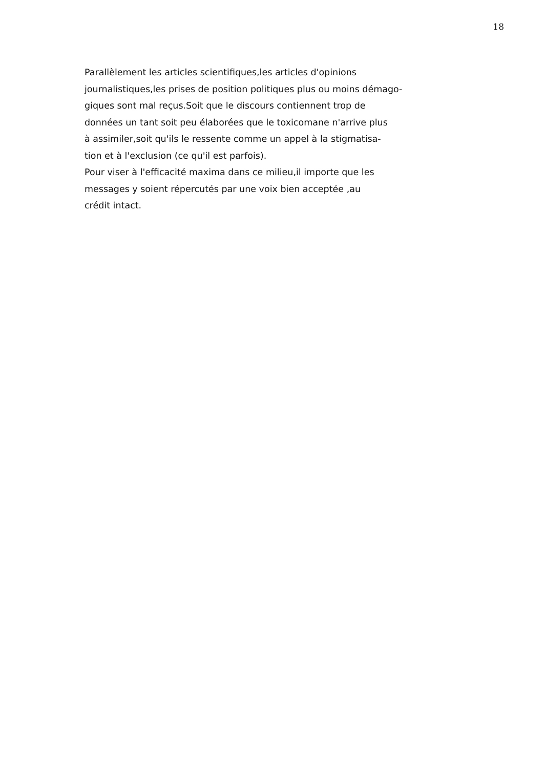18
Parallèlement les articles scientifiques,les articles d'opinions
journalistiques,les prises de position politiques plus ou moins démago-
giques sont mal reçus.Soit que le discours contiennent trop de
données un tant soit peu élaborées que le toxicomane n'arrive plus
à assimiler,soit qu'ils le ressente comme un appel à la stigmatisa-
tion et à l'exclusion (ce qu'il est parfois).
Pour viser à l'efficacité maxima dans ce milieu,il importe que les
messages y soient répercutés par une voix bien acceptée ,au
crédit intact.